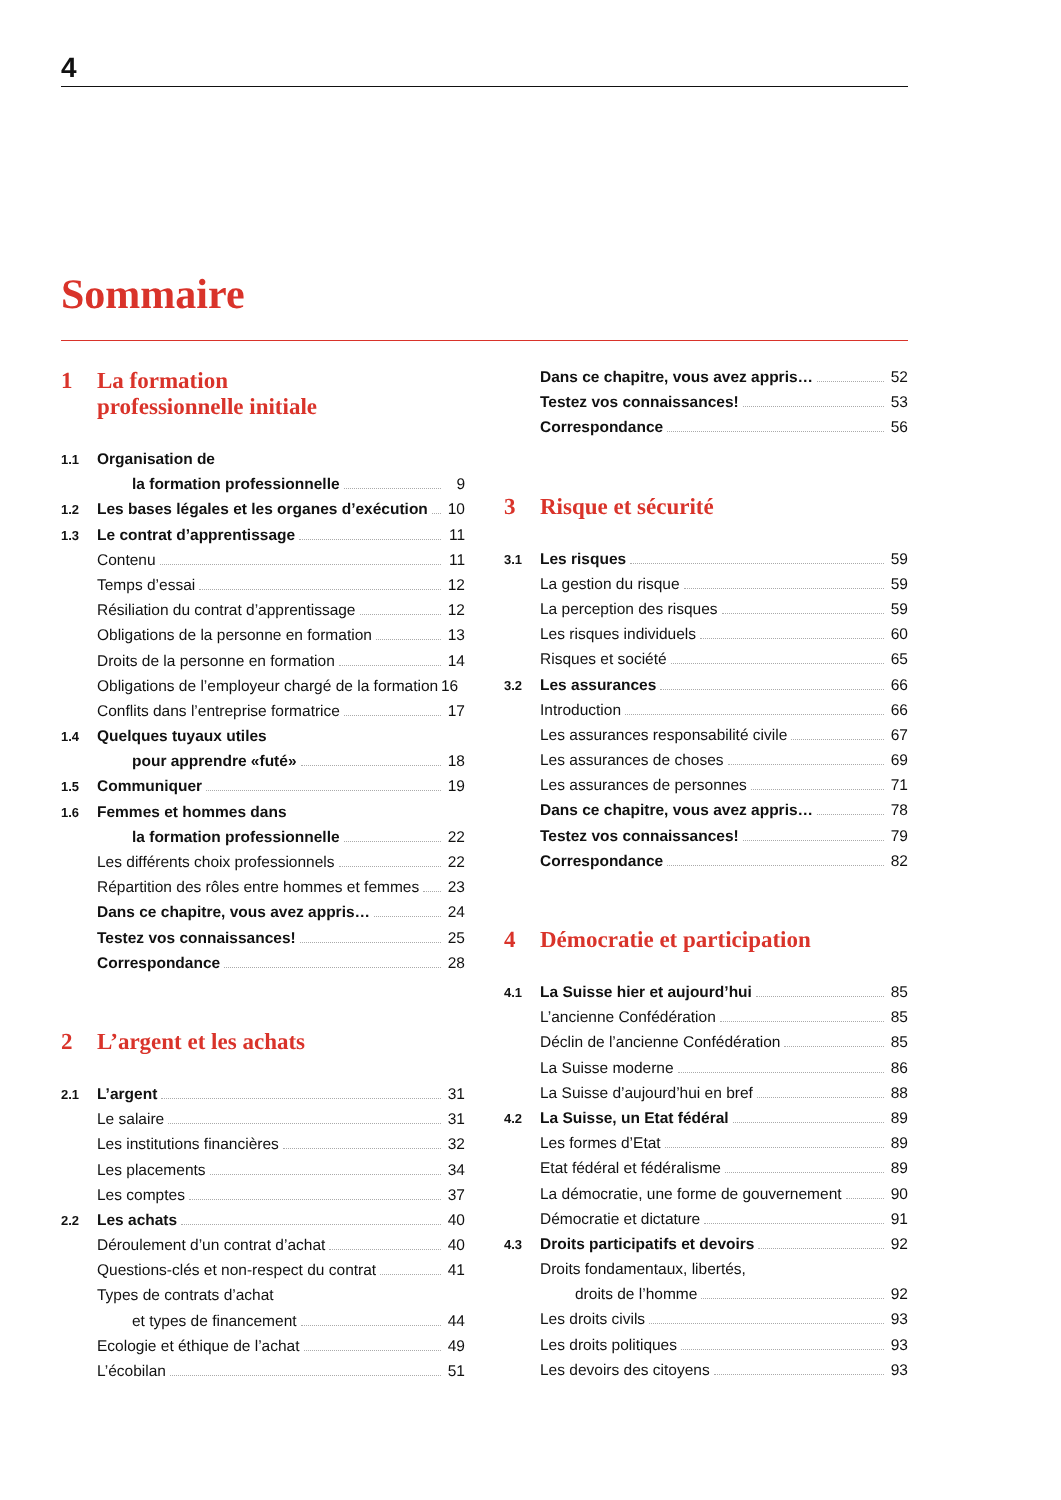4
Sommaire
1 La formation
professionnelle initiale
1.1 Organisation de
la formation professionnelle 9
1.2 Les bases légales et les organes d’exécution 10
1.3 Le contrat d’apprentissage 11
Contenu 11
Temps d’essai 12
Résiliation du contrat d’apprentissage 12
Obligations de la personne en formation 13
Droits de la personne en formation 14
Obligations de l’employeur chargé de la formation 16
Conflits dans l’entreprise formatrice 17
1.4 Quelques tuyaux utiles
pour apprendre «futé» 18
1.5 Communiquer 19
1.6 Femmes et hommes dans
la formation professionnelle 22
Les différents choix professionnels 22
Répartition des rôles entre hommes et femmes 23
Dans ce chapitre, vous avez appris… 24
Testez vos connaissances! 25
Correspondance 28
2 L’argent et les achats
2.1 L’argent 31
Le salaire 31
Les institutions financières 32
Les placements 34
Les comptes 37
2.2 Les achats 40
Déroulement d’un contrat d’achat 40
Questions-clés et non-respect du contrat 41
Types de contrats d’achat
et types de financement 44
Ecologie et éthique de l’achat 49
L’écobilan 51
Dans ce chapitre, vous avez appris… 52
Testez vos connaissances! 53
Correspondance 56
3 Risque et sécurité
3.1 Les risques 59
La gestion du risque 59
La perception des risques 59
Les risques individuels 60
Risques et société 65
3.2 Les assurances 66
Introduction 66
Les assurances responsabilité civile 67
Les assurances de choses 69
Les assurances de personnes 71
Dans ce chapitre, vous avez appris… 78
Testez vos connaissances! 79
Correspondance 82
4 Démocratie et participation
4.1 La Suisse hier et aujourd’hui 85
L’ancienne Confédération 85
Déclin de l’ancienne Confédération 85
La Suisse moderne 86
La Suisse d’aujourd’hui en bref 88
4.2 La Suisse, un Etat fédéral 89
Les formes d’Etat 89
Etat fédéral et fédéralisme 89
La démocratie, une forme de gouvernement 90
Démocratie et dictature 91
4.3 Droits participatifs et devoirs 92
Droits fondamentaux, libertés,
droits de l’homme 92
Les droits civils 93
Les droits politiques 93
Les devoirs des citoyens 93